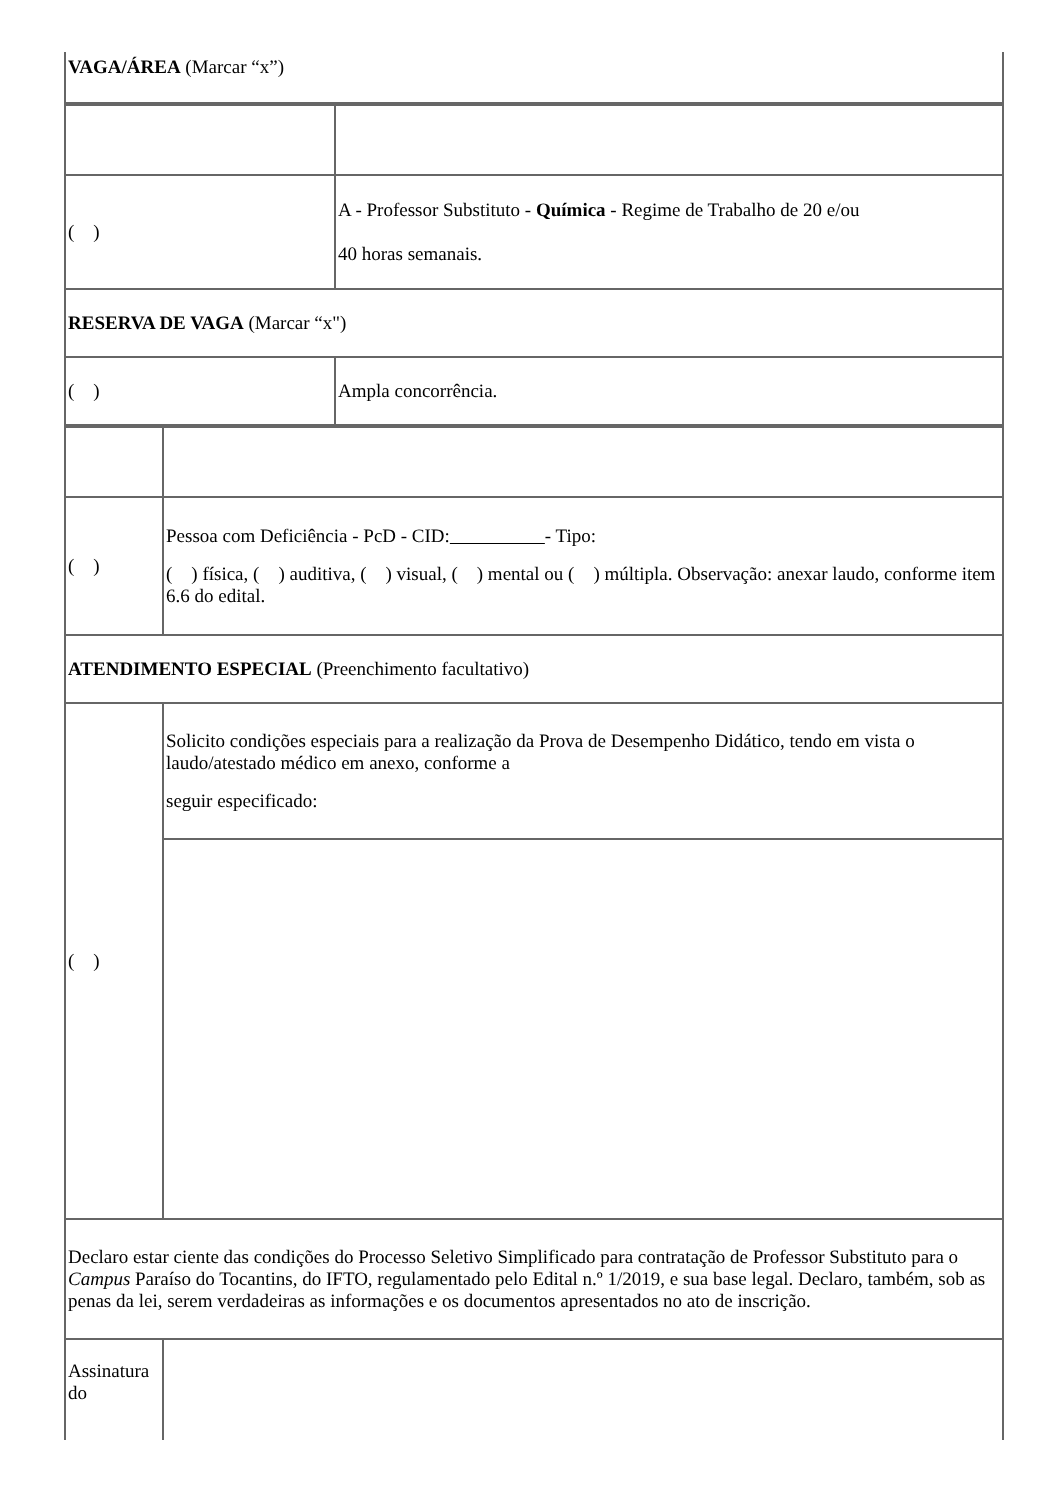| VAGA/ÁREA (Marcar “x”) |
| ( ) | A - Professor Substituto - Química - Regime de Trabalho de 20 e/ou 40 horas semanais. |
| RESERVA DE VAGA (Marcar “x") | |
| ( ) | Ampla concorrência. |
| ( ) | Pessoa com Deficiência - PcD - CID: - Tipo: ( ) física, ( ) auditiva, ( ) visual, ( ) mental ou ( ) múltipla. Observação: anexar laudo, conforme item 6.6 do edital. |
| ATENDIMENTO ESPECIAL (Preenchimento facultativo) | |
| ( ) | Solicito condições especiais para a realização da Prova de Desempenho Didático, tendo em vista o laudo/atestado médico em anexo, conforme a seguir especificado: |
| Declaro estar ciente das condições do Processo Seletivo Simplificado para contratação de Professor Substituto para o Campus Paraíso do Tocantins, do IFTO, regulamentado pelo Edital n.º 1/2019, e sua base legal. Declaro, também, sob as penas da lei, serem verdadeiras as informações e os documentos apresentados no ato de inscrição. | |
| Assinatura do | |